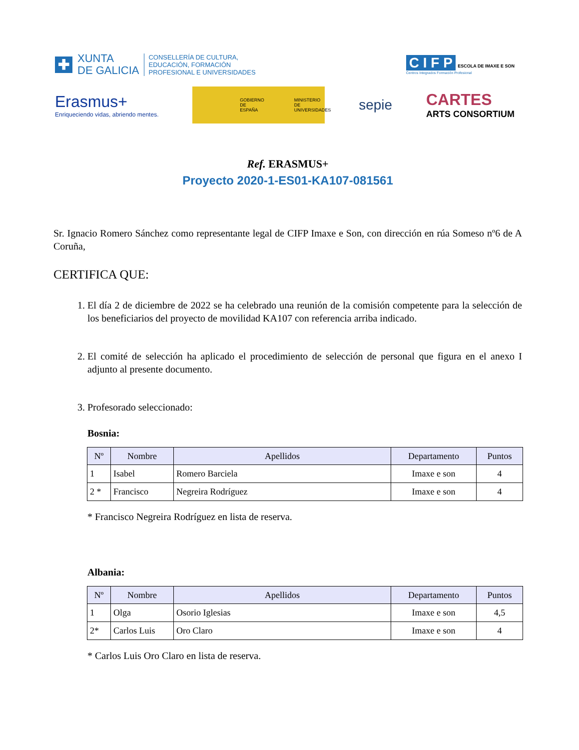✚
XUNTA
DE GALICIA
CONSELLERÍA DE CULTURA,
EDUCACIÓN, FORMACIÓN
PROFESIONAL E UNIVERSIDADES
C I F P ESCOLA DE IMAXE E SON
Centros Integrados Formación Profesional
Erasmus+
Enriqueciendo vidas, abriendo mentes.
GOBIERNO
DE ESPAÑA MINISTERIO
DE UNIVERSIDADES
sepie
CARTES
ARTS CONSORTIUM
Ref. ERASMUS+
Proyecto 2020-1-ES01-KA107-081561
Sr. Ignacio Romero Sánchez como representante legal de CIFP Imaxe e Son, con dirección en rúa Someso nº6 de A Coruña,
CERTIFICA QUE:
1. El día 2 de diciembre de 2022 se ha celebrado una reunión de la comisión competente para la selección de los beneficiarios del proyecto de movilidad KA107 con referencia arriba indicado.
2. El comité de selección ha aplicado el procedimiento de selección de personal que figura en el anexo I adjunto al presente documento.
3. Profesorado seleccionado:
Bosnia:
| Nº | Nombre | Apellidos | Departamento | Puntos |
| --- | --- | --- | --- | --- |
| 1 | Isabel | Romero Barciela | Imaxe e son | 4 |
| 2 * | Francisco | Negreira Rodríguez | Imaxe e son | 4 |
* Francisco Negreira Rodríguez en lista de reserva.
Albania:
| Nº | Nombre | Apellidos | Departamento | Puntos |
| --- | --- | --- | --- | --- |
| 1 | Olga | Osorio Iglesias | Imaxe e son | 4,5 |
| 2* | Carlos Luis | Oro Claro | Imaxe e son | 4 |
* Carlos Luis Oro Claro en lista de reserva.